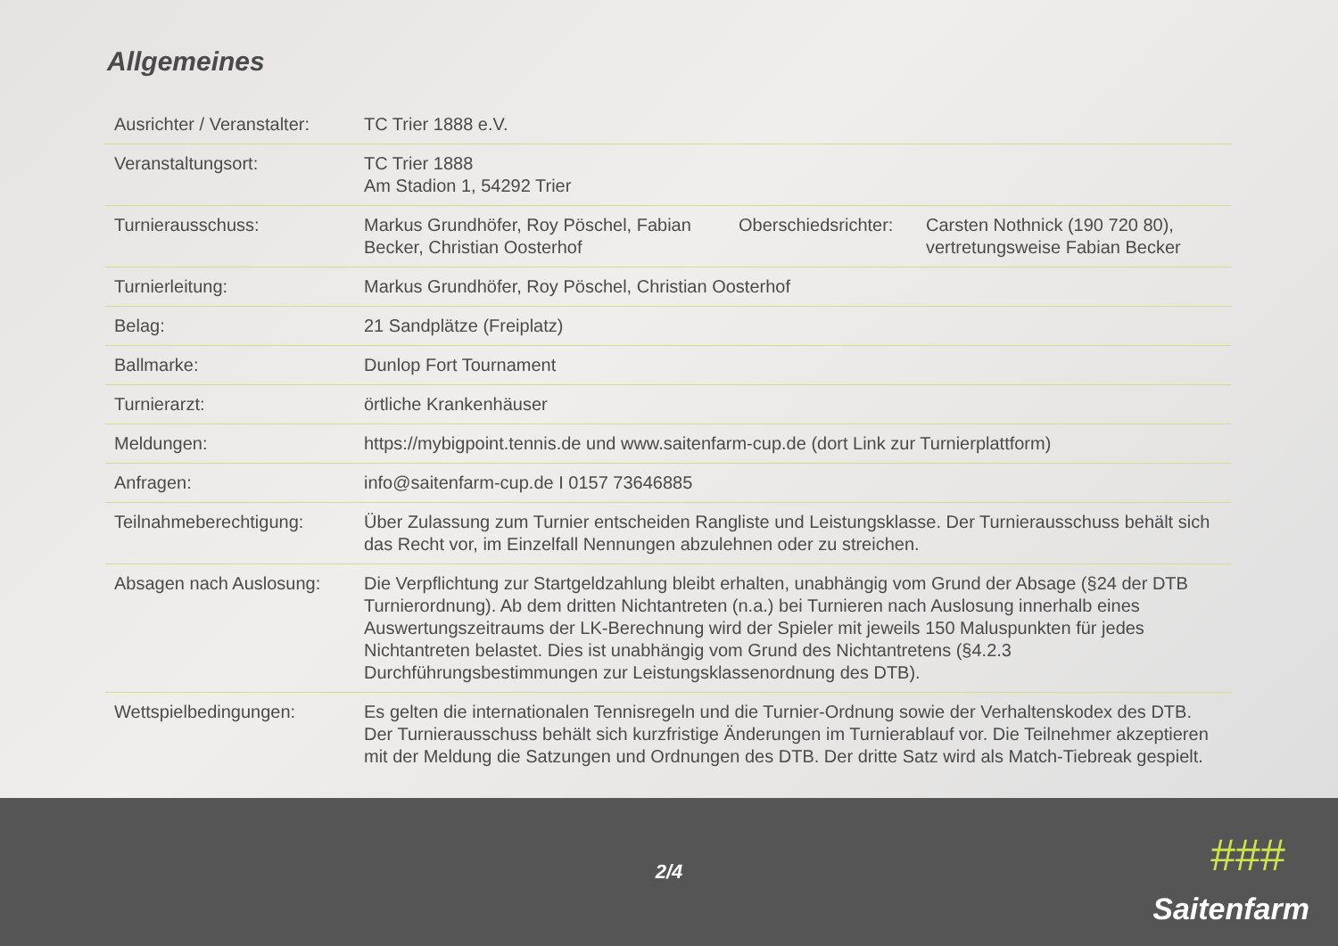Allgemeines
| Ausrichter / Veranstalter: | TC Trier 1888 e.V. | | |
| Veranstaltungsort: | TC Trier 1888 Am Stadion 1, 54292 Trier | | |
| Turnierausschuss: | Markus Grundhöfer, Roy Pöschel, Fabian Becker, Christian Oosterhof | Oberschiedsrichter: | Carsten Nothnick (190 720 80), vertretungsweise Fabian Becker |
| Turnierleitung: | Markus Grundhöfer, Roy Pöschel, Christian Oosterhof | | |
| Belag: | 21 Sandplätze (Freiplatz) | | |
| Ballmarke: | Dunlop Fort Tournament | | |
| Turnierarzt: | örtliche Krankenhäuser | | |
| Meldungen: | https://mybigpoint.tennis.de und www.saitenfarm-cup.de (dort Link zur Turnierplattform) | | |
| Anfragen: | info@saitenfarm-cup.de I 0157 73646885 | | |
| Teilnahmeberechtigung: | Über Zulassung zum Turnier entscheiden Rangliste und Leistungsklasse. Der Turnierausschuss behält sich das Recht vor, im Einzelfall Nennungen abzulehnen oder zu streichen. | | |
| Absagen nach Auslosung: | Die Verpflichtung zur Startgeldzahlung bleibt erhalten, unabhängig vom Grund der Absage (§24 der DTB Turnierordnung). Ab dem dritten Nichtantreten (n.a.) bei Turnieren nach Auslosung innerhalb eines Auswertungszeitraums der LK-Berechnung wird der Spieler mit jeweils 150 Maluspunkten für jedes Nichtantreten belastet. Dies ist unabhängig vom Grund des Nichtantretens (§4.2.3 Durchführungsbestimmungen zur Leistungsklassenordnung des DTB). | | |
| Wettspielbedingungen: | Es gelten die internationalen Tennisregeln und die Turnier-Ordnung sowie der Verhaltenskodex des DTB. Der Turnierausschuss behält sich kurzfristige Änderungen im Turnierablauf vor. Die Teilnehmer akzeptieren mit der Meldung die Satzungen und Ordnungen des DTB. Der dritte Satz wird als Match-Tiebreak gespielt. | | |
2/4 ###
Saitenfarm